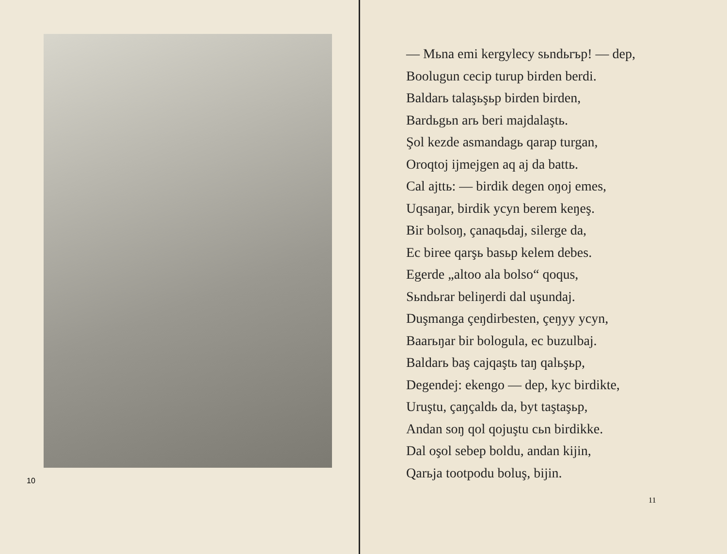10
— Mьna emi kergylecy sьndьrъp! — dep,
Boolugun cecip turup birden berdi.
Baldarь talaşьşьp birden birden,
Bardьgьn arь beri majdalaştь.
Şol kezde asmandagь qarap turgan,
Oroqtoj ijmejgen aq aj da battь.
Cal ajttь: — birdik degen oŋoj emes,
Uqsaŋar, birdik ycyn berem keŋeş.
Bir bolsoŋ, çanaqьdaj, silerge da,
Ec biree qarşь basьp kelem debes.
Egerde „altoo ala bolso“ qoqus,
Sьndьrar beliŋerdi dal uşundaj.
Duşmanga çeŋdirbesten, çeŋyy ycyn,
Baarьŋar bir bologula, ec buzulbaj.
Baldarь baş cajqaştь taŋ qalьşьp,
Degendej: ekengo — dep, kyc birdikte,
Uruştu, çaŋçaldь da, byt taştaşьp,
Andan soŋ qol qojuştu cьn birdikke.
Dal oşol sebep boldu, andan kijin,
Qarьja tootpodu boluş, bijin.
11